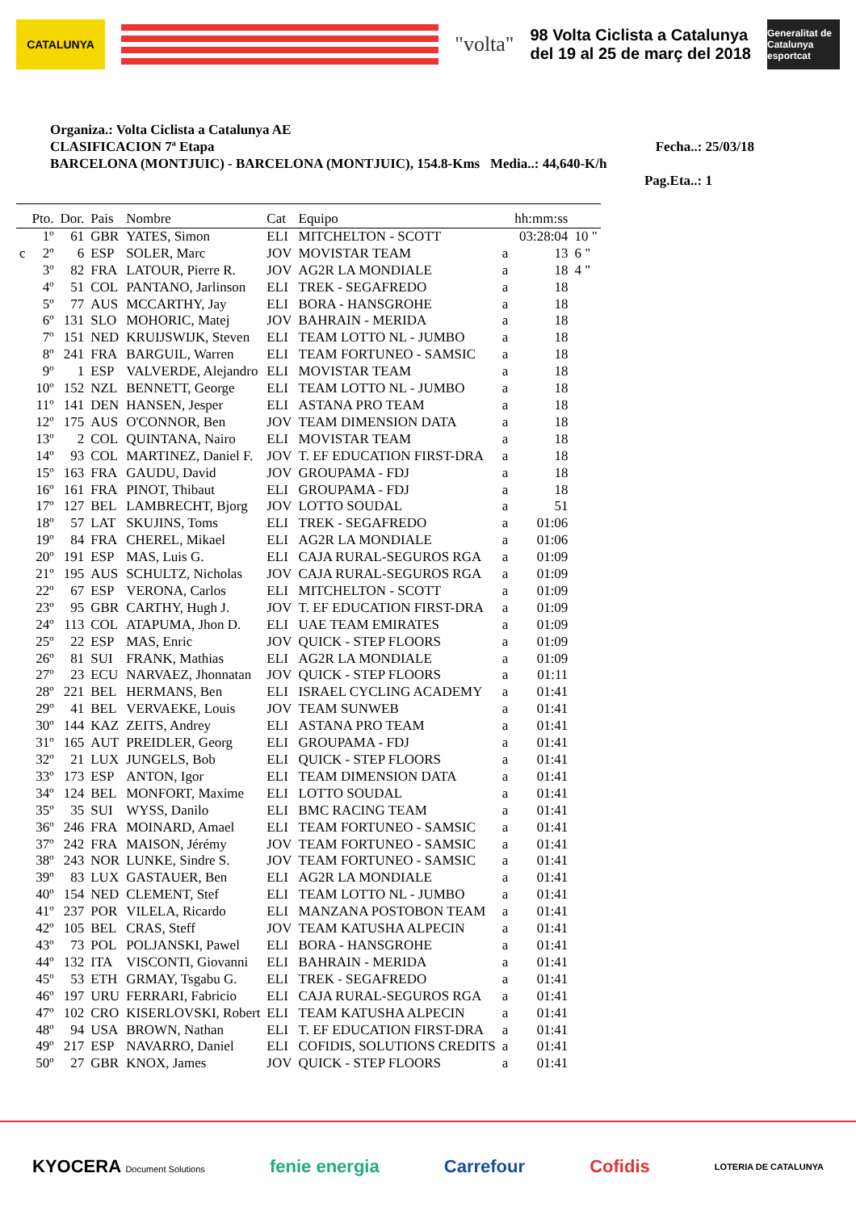CATALUNYA
"volta"
98 Volta Ciclista a Catalunya
del 19 al 25 de març del 2018
Generalitat de Catalunya
esportcat
Organiza.: Volta Ciclista a Catalunya AE
CLASIFICACION 7ª Etapa Fecha..: 25/03/18
BARCELONA (MONTJUIC) - BARCELONA (MONTJUIC), 154.8-Kms Media..: 44,640-K/h
Pag.Eta..: 1
| | Pto. | Dor. | Pais | Nombre | Cat | Equipo | | hh:mm:ss | |
| --- | --- | --- | --- | --- | --- | --- | --- | --- | --- |
| | 1º | 61 | GBR | YATES, Simon | ELI | MITCHELTON - SCOTT | | 03:28:04 | 10 " |
| c | 2º | 6 | ESP | SOLER, Marc | JOV | MOVISTAR TEAM | a | 13 | 6 " |
| | 3º | 82 | FRA | LATOUR, Pierre R. | JOV | AG2R LA MONDIALE | a | 18 | 4 " |
| | 4º | 51 | COL | PANTANO, Jarlinson | ELI | TREK - SEGAFREDO | a | 18 | |
| | 5º | 77 | AUS | MCCARTHY, Jay | ELI | BORA - HANSGROHE | a | 18 | |
| | 6º | 131 | SLO | MOHORIC, Matej | JOV | BAHRAIN - MERIDA | a | 18 | |
| | 7º | 151 | NED | KRUIJSWIJK, Steven | ELI | TEAM LOTTO NL - JUMBO | a | 18 | |
| | 8º | 241 | FRA | BARGUIL, Warren | ELI | TEAM FORTUNEO - SAMSIC | a | 18 | |
| | 9º | 1 | ESP | VALVERDE, Alejandro | ELI | MOVISTAR TEAM | a | 18 | |
| | 10º | 152 | NZL | BENNETT, George | ELI | TEAM LOTTO NL - JUMBO | a | 18 | |
| | 11º | 141 | DEN | HANSEN, Jesper | ELI | ASTANA PRO TEAM | a | 18 | |
| | 12º | 175 | AUS | O'CONNOR, Ben | JOV | TEAM DIMENSION DATA | a | 18 | |
| | 13º | 2 | COL | QUINTANA, Nairo | ELI | MOVISTAR TEAM | a | 18 | |
| | 14º | 93 | COL | MARTINEZ, Daniel F. | JOV | T. EF EDUCATION FIRST-DRA | a | 18 | |
| | 15º | 163 | FRA | GAUDU, David | JOV | GROUPAMA - FDJ | a | 18 | |
| | 16º | 161 | FRA | PINOT, Thibaut | ELI | GROUPAMA - FDJ | a | 18 | |
| | 17º | 127 | BEL | LAMBRECHT, Bjorg | JOV | LOTTO SOUDAL | a | 51 | |
| | 18º | 57 | LAT | SKUJINS, Toms | ELI | TREK - SEGAFREDO | a | 01:06 | |
| | 19º | 84 | FRA | CHEREL, Mikael | ELI | AG2R LA MONDIALE | a | 01:06 | |
| | 20º | 191 | ESP | MAS, Luis G. | ELI | CAJA RURAL-SEGUROS RGA | a | 01:09 | |
| | 21º | 195 | AUS | SCHULTZ, Nicholas | JOV | CAJA RURAL-SEGUROS RGA | a | 01:09 | |
| | 22º | 67 | ESP | VERONA, Carlos | ELI | MITCHELTON - SCOTT | a | 01:09 | |
| | 23º | 95 | GBR | CARTHY, Hugh J. | JOV | T. EF EDUCATION FIRST-DRA | a | 01:09 | |
| | 24º | 113 | COL | ATAPUMA, Jhon D. | ELI | UAE TEAM EMIRATES | a | 01:09 | |
| | 25º | 22 | ESP | MAS, Enric | JOV | QUICK - STEP FLOORS | a | 01:09 | |
| | 26º | 81 | SUI | FRANK, Mathias | ELI | AG2R LA MONDIALE | a | 01:09 | |
| | 27º | 23 | ECU | NARVAEZ, Jhonnatan | JOV | QUICK - STEP FLOORS | a | 01:11 | |
| | 28º | 221 | BEL | HERMANS, Ben | ELI | ISRAEL CYCLING ACADEMY | a | 01:41 | |
| | 29º | 41 | BEL | VERVAEKE, Louis | JOV | TEAM SUNWEB | a | 01:41 | |
| | 30º | 144 | KAZ | ZEITS, Andrey | ELI | ASTANA PRO TEAM | a | 01:41 | |
| | 31º | 165 | AUT | PREIDLER, Georg | ELI | GROUPAMA - FDJ | a | 01:41 | |
| | 32º | 21 | LUX | JUNGELS, Bob | ELI | QUICK - STEP FLOORS | a | 01:41 | |
| | 33º | 173 | ESP | ANTON, Igor | ELI | TEAM DIMENSION DATA | a | 01:41 | |
| | 34º | 124 | BEL | MONFORT, Maxime | ELI | LOTTO SOUDAL | a | 01:41 | |
| | 35º | 35 | SUI | WYSS, Danilo | ELI | BMC RACING TEAM | a | 01:41 | |
| | 36º | 246 | FRA | MOINARD, Amael | ELI | TEAM FORTUNEO - SAMSIC | a | 01:41 | |
| | 37º | 242 | FRA | MAISON, Jérémy | JOV | TEAM FORTUNEO - SAMSIC | a | 01:41 | |
| | 38º | 243 | NOR | LUNKE, Sindre S. | JOV | TEAM FORTUNEO - SAMSIC | a | 01:41 | |
| | 39º | 83 | LUX | GASTAUER, Ben | ELI | AG2R LA MONDIALE | a | 01:41 | |
| | 40º | 154 | NED | CLEMENT, Stef | ELI | TEAM LOTTO NL - JUMBO | a | 01:41 | |
| | 41º | 237 | POR | VILELA, Ricardo | ELI | MANZANA POSTOBON TEAM | a | 01:41 | |
| | 42º | 105 | BEL | CRAS, Steff | JOV | TEAM KATUSHA ALPECIN | a | 01:41 | |
| | 43º | 73 | POL | POLJANSKI, Pawel | ELI | BORA - HANSGROHE | a | 01:41 | |
| | 44º | 132 | ITA | VISCONTI, Giovanni | ELI | BAHRAIN - MERIDA | a | 01:41 | |
| | 45º | 53 | ETH | GRMAY, Tsgabu G. | ELI | TREK - SEGAFREDO | a | 01:41 | |
| | 46º | 197 | URU | FERRARI, Fabricio | ELI | CAJA RURAL-SEGUROS RGA | a | 01:41 | |
| | 47º | 102 | CRO | KISERLOVSKI, Robert | ELI | TEAM KATUSHA ALPECIN | a | 01:41 | |
| | 48º | 94 | USA | BROWN, Nathan | ELI | T. EF EDUCATION FIRST-DRA | a | 01:41 | |
| | 49º | 217 | ESP | NAVARRO, Daniel | ELI | COFIDIS, SOLUTIONS CREDITS | a | 01:41 | |
| | 50º | 27 | GBR | KNOX, James | JOV | QUICK - STEP FLOORS | a | 01:41 | |
KYOCERA Document Solutions fenie energia Carrefour Cofidis LOTERIA DE CATALUNYA